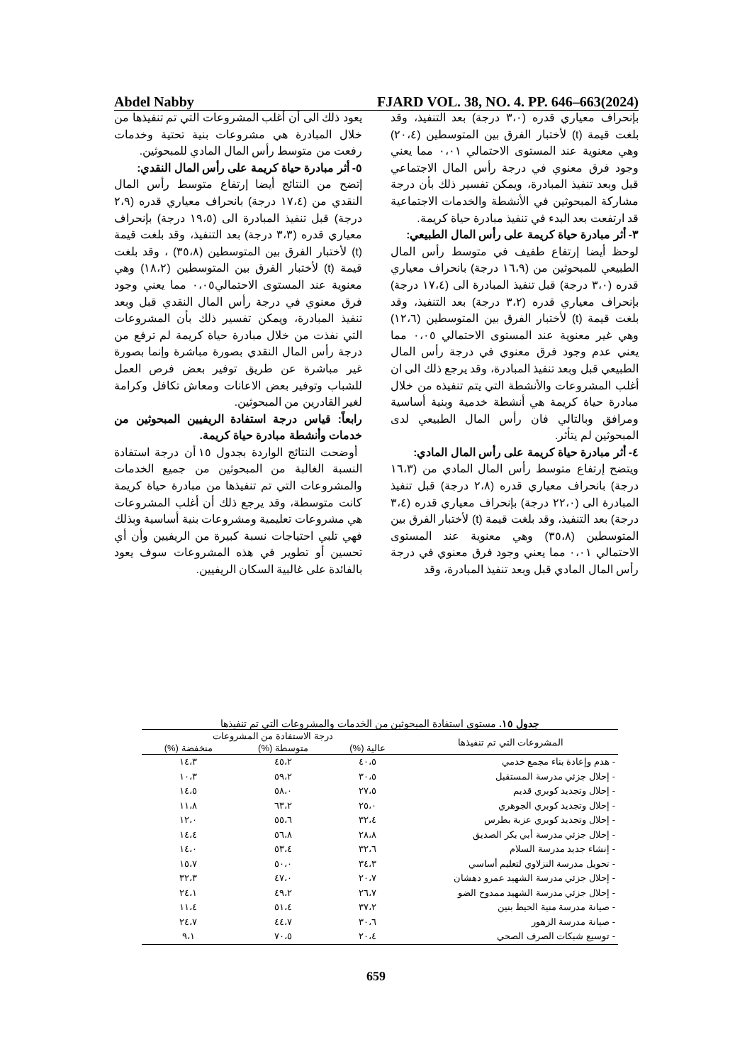Abdel Nabby FJARD VOL. 38, NO. 4. PP. 646–663(2024)
بإنحراف معياري قدره (٣،٠ درجة) بعد التنفيذ، وقد بلغت قيمة (t) لأختبار الفرق بين المتوسطين (٢٠،٤) وهي معنوية عند المستوى الاحتمالي ٠،٠١ مما يعني وجود فرق معنوي في درجة رأس المال الاجتماعي قبل وبعد تنفيذ المبادرة، ويمكن تفسير ذلك بأن درجة مشاركة المبحوثين في الأنشطة والخدمات الاجتماعية قد ارتفعت بعد البدء في تنفيذ مبادرة حياة كريمة.
٣- أثر مبادرة حياة كريمة على رأس المال الطبيعي:
لوحظ أيضا إرتفاع طفيف في متوسط رأس المال الطبيعي للمبحوثين من (١٦،٩ درجة) بانحراف معياري قدره (٣،٠ درجة) قبل تنفيذ المبادرة الى (١٧،٤ درجة) بإنحراف معياري قدره (٣،٢ درجة) بعد التنفيذ، وقد بلغت قيمة (t) لأختبار الفرق بين المتوسطين (١٢،٦) وهي غير معنوية عند المستوى الاحتمالي ٠،٠٥ مما يعني عدم وجود فرق معنوي في درجة رأس المال الطبيعي قبل وبعد تنفيذ المبادرة، وقد يرجع ذلك الى ان أغلب المشروعات والأنشطة التي يتم تنفيذه من خلال مبادرة حياة كريمة هي أنشطة خدمية وبنية أساسية ومرافق وبالتالي فان رأس المال الطبيعي لدى المبحوثين لم يتأثر.
٤- أثر مبادرة حياة كريمة على رأس المال المادي:
ويتضح إرتفاع متوسط رأس المال المادي من (١٦،٣ درجة) بانحراف معياري قدره (٢،٨ درجة) قبل تنفيذ المبادرة الى (٢٢،٠ درجة) بإنحراف معياري قدره (٣،٤ درجة) بعد التنفيذ، وقد بلغت قيمة (t) لأختبار الفرق بين المتوسطين (٣٥،٨) وهي معنوية عند المستوى الاحتمالي ٠،٠١ مما يعني وجود فرق معنوي في درجة رأس المال المادي قبل وبعد تنفيذ المبادرة، وقد
يعود ذلك الى أن أغلب المشروعات التي تم تنفيذها من خلال المبادرة هي مشروعات بنية تحتية وخدمات رفعت من متوسط رأس المال المادي للمبحوثين.
٥- أثر مبادرة حياة كريمة على رأس المال النقدي:
إتضح من النتائج أيضا إرتفاع متوسط رأس المال النقدي من (١٧،٤ درجة) بانحراف معياري قدره (٢،٩ درجة) قبل تنفيذ المبادرة الى (١٩،٥ درجة) بإنحراف معياري قدره (٣،٣ درجة) بعد التنفيذ، وقد بلغت قيمة (t) لأختبار الفرق بين المتوسطين (٣٥،٨) ، وقد بلغت قيمة (t) لأختبار الفرق بين المتوسطين (١٨،٢) وهي معنوية عند المستوى الاحتمالي٠،٠٥ مما يعني وجود فرق معنوي في درجة رأس المال النقدي قبل وبعد تنفيذ المبادرة، ويمكن تفسير ذلك بأن المشروعات التي نفذت من خلال مبادرة حياة كريمة لم ترفع من درجة رأس المال النقدي بصورة مباشرة وإنما بصورة غير مباشرة عن طريق توفير بعض فرص العمل للشباب وتوفير بعض الاعانات ومعاش تكافل وكرامة لغير القادرين من المبحوثين.
رابعاً: قياس درجة استفادة الريفيين المبحوثين من خدمات وأنشطة مبادرة حياة كريمة.
أوضحت النتائج الواردة بجدول ١٥ أن درجة استفادة النسبة الغالبة من المبحوثين من جميع الخدمات والمشروعات التي تم تنفيذها من مبادرة حياة كريمة كانت متوسطة، وقد يرجع ذلك أن أغلب المشروعات هي مشروعات تعليمية ومشروعات بنية أساسية وبذلك فهي تلبي احتياجات نسبة كبيرة من الريفيين وأن أي تحسين أو تطوير في هذه المشروعات سوف يعود بالفائدة على غالبية السكان الريفيين.
جدول ١٥. مستوى استفادة المبحوثين من الخدمات والمشروعات التي تم تنفيذها
| المشروعات التي تم تنفيذها | درجة الاستفادة من المشروعات | | |
| --- | --- | --- | --- |
| | عالية (%) | متوسطة (%) | منخفضة (%) |
| - هدم وإعادة بناء مجمع خدمي | ٤٠،٥ | ٤٥،٢ | ١٤،٣ |
| - إحلال جزئي مدرسة المستقبل | ٣٠،٥ | ٥٩،٢ | ١٠،٣ |
| - إحلال وتجديد كوبري قديم | ٢٧،٥ | ٥٨،٠ | ١٤،٥ |
| - إحلال وتجديد كوبري الجوهري | ٢٥،٠ | ٦٣،٢ | ١١،٨ |
| - إحلال وتجديد كوبري عزبة بطرس | ٣٢،٤ | ٥٥،٦ | ١٢،٠ |
| - إحلال جزئي مدرسة أبي بكر الصديق | ٢٨،٨ | ٥٦،٨ | ١٤،٤ |
| - إنشاء جديد مدرسة السلام | ٣٢،٦ | ٥٣،٤ | ١٤،٠ |
| - تحويل مدرسة النزلاوي لتعليم أساسي | ٣٤،٣ | ٥٠،٠ | ١٥،٧ |
| - إحلال جزئي مدرسة الشهيد عمرو دهشان | ٢٠،٧ | ٤٧،٠ | ٣٢،٣ |
| - إحلال جزئي مدرسة الشهيد ممدوح الضو | ٢٦،٧ | ٤٩،٢ | ٢٤،١ |
| - صيانة مدرسة منية الحيط بنين | ٣٧،٢ | ٥١،٤ | ١١،٤ |
| - صيانة مدرسة الزهور | ٣٠،٦ | ٤٤،٧ | ٢٤،٧ |
| - توسيع شبكات الصرف الصحي | ٢٠،٤ | ٧٠،٥ | ٩،١ |
659